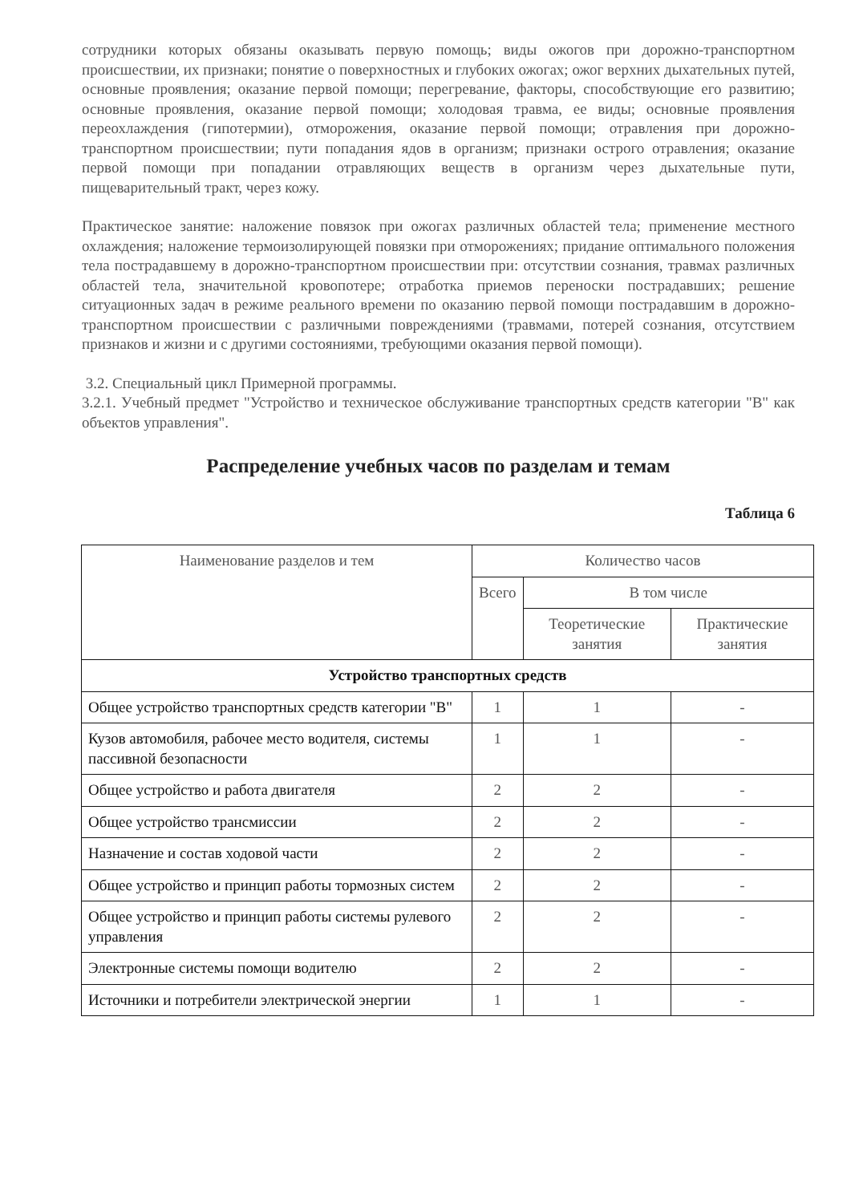сотрудники которых обязаны оказывать первую помощь; виды ожогов при дорожно-транспортном происшествии, их признаки; понятие о поверхностных и глубоких ожогах; ожог верхних дыхательных путей, основные проявления; оказание первой помощи; перегревание, факторы, способствующие его развитию; основные проявления, оказание первой помощи; холодовая травма, ее виды; основные проявления переохлаждения (гипотермии), отморожения, оказание первой помощи; отравления при дорожно-транспортном происшествии; пути попадания ядов в организм; признаки острого отравления; оказание первой помощи при попадании отравляющих веществ в организм через дыхательные пути, пищеварительный тракт, через кожу.
Практическое занятие: наложение повязок при ожогах различных областей тела; применение местного охлаждения; наложение термоизолирующей повязки при отморожениях; придание оптимального положения тела пострадавшему в дорожно-транспортном происшествии при: отсутствии сознания, травмах различных областей тела, значительной кровопотере; отработка приемов переноски пострадавших; решение ситуационных задач в режиме реального времени по оказанию первой помощи пострадавшим в дорожно-транспортном происшествии с различными повреждениями (травмами, потерей сознания, отсутствием признаков и жизни и с другими состояниями, требующими оказания первой помощи).
3.2. Специальный цикл Примерной программы.
3.2.1. Учебный предмет "Устройство и техническое обслуживание транспортных средств категории "B" как объектов управления".
Распределение учебных часов по разделам и темам
Таблица 6
| Наименование разделов и тем | Количество часов | | |
| --- | --- | --- | --- |
| | Всего | В том числе | |
| | | Теоретические занятия | Практические занятия |
| Устройство транспортных средств | | | |
| Общее устройство транспортных средств категории "B" | 1 | 1 | - |
| Кузов автомобиля, рабочее место водителя, системы пассивной безопасности | 1 | 1 | - |
| Общее устройство и работа двигателя | 2 | 2 | - |
| Общее устройство трансмиссии | 2 | 2 | - |
| Назначение и состав ходовой части | 2 | 2 | - |
| Общее устройство и принцип работы тормозных систем | 2 | 2 | - |
| Общее устройство и принцип работы системы рулевого управления | 2 | 2 | - |
| Электронные системы помощи водителю | 2 | 2 | - |
| Источники и потребители электрической энергии | 1 | 1 | - |